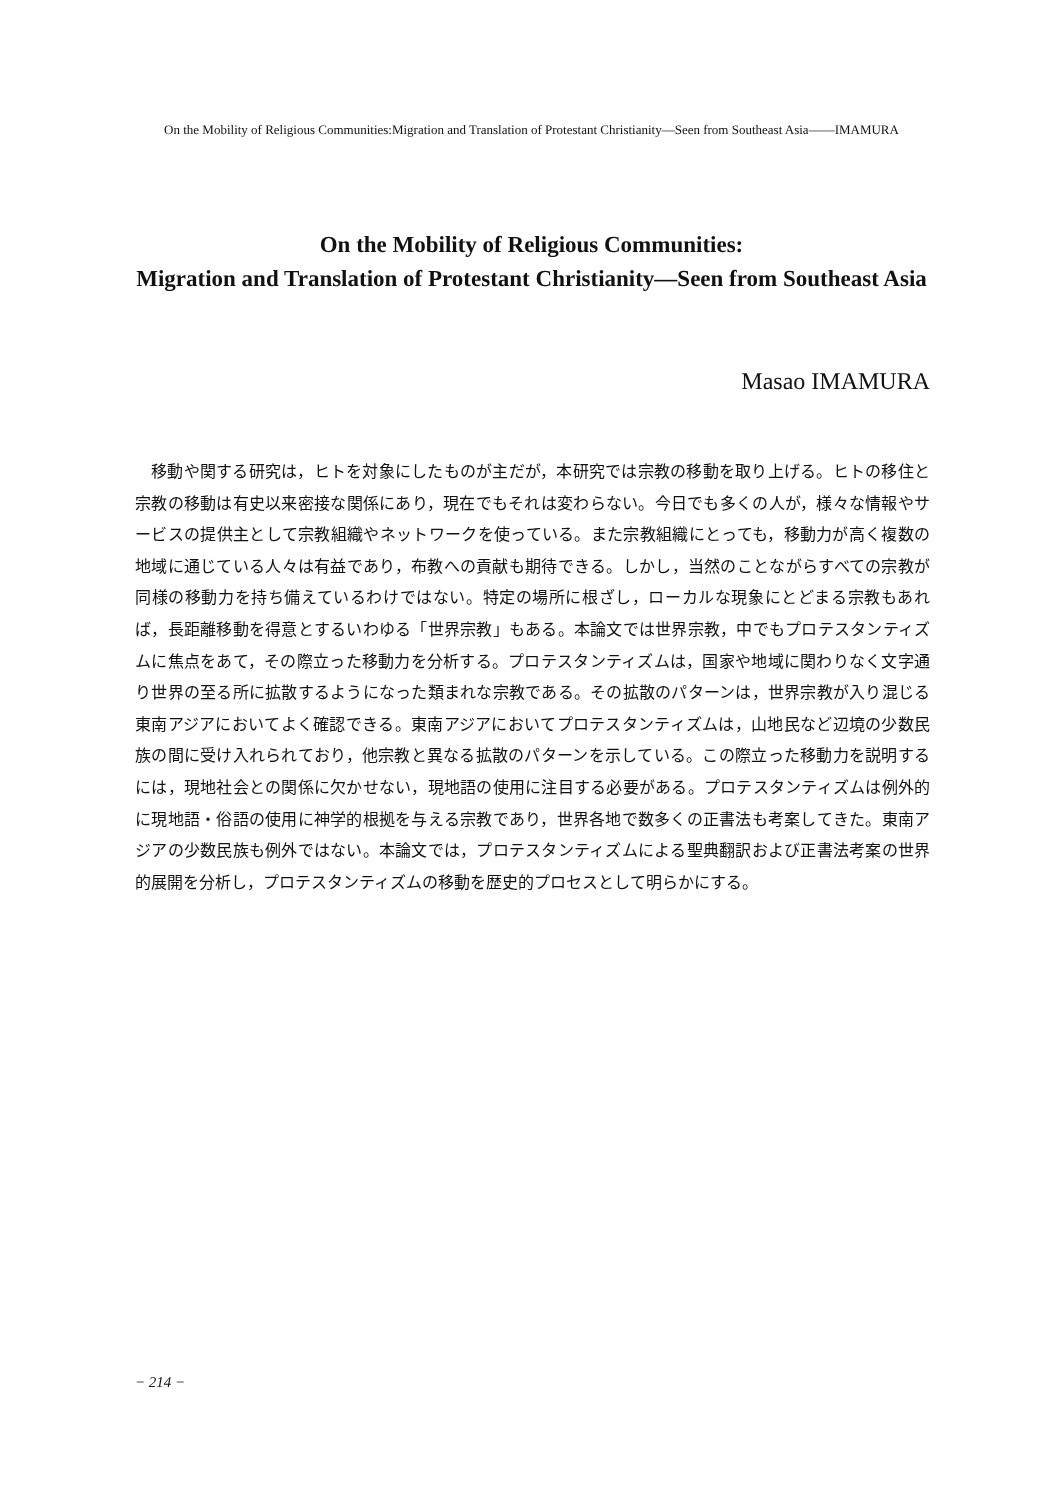On the Mobility of Religious Communities:Migration and Translation of Protestant Christianity―Seen from Southeast Asia――IMAMURA
On the Mobility of Religious Communities:
Migration and Translation of Protestant Christianity—Seen from Southeast Asia
Masao IMAMURA
移動や関する研究は，ヒトを対象にしたものが主だが，本研究では宗教の移動を取り上げる。ヒトの移住と宗教の移動は有史以来密接な関係にあり，現在でもそれは変わらない。今日でも多くの人が，様々な情報やサービスの提供主として宗教組織やネットワークを使っている。また宗教組織にとっても，移動力が高く複数の地域に通じている人々は有益であり，布教への貢献も期待できる。しかし，当然のことながらすべての宗教が同様の移動力を持ち備えているわけではない。特定の場所に根ざし，ローカルな現象にとどまる宗教もあれば，長距離移動を得意とするいわゆる「世界宗教」もある。本論文では世界宗教，中でもプロテスタンティズムに焦点をあて，その際立った移動力を分析する。プロテスタンティズムは，国家や地域に関わりなく文字通り世界の至る所に拡散するようになった類まれな宗教である。その拡散のパターンは，世界宗教が入り混じる東南アジアにおいてよく確認できる。東南アジアにおいてプロテスタンティズムは，山地民など辺境の少数民族の間に受け入れられており，他宗教と異なる拡散のパターンを示している。この際立った移動力を説明するには，現地社会との関係に欠かせない，現地語の使用に注目する必要がある。プロテスタンティズムは例外的に現地語・俗語の使用に神学的根拠を与える宗教であり，世界各地で数多くの正書法も考案してきた。東南アジアの少数民族も例外ではない。本論文では，プロテスタンティズムによる聖典翻訳および正書法考案の世界的展開を分析し，プロテスタンティズムの移動を歴史的プロセスとして明らかにする。
− 214 −